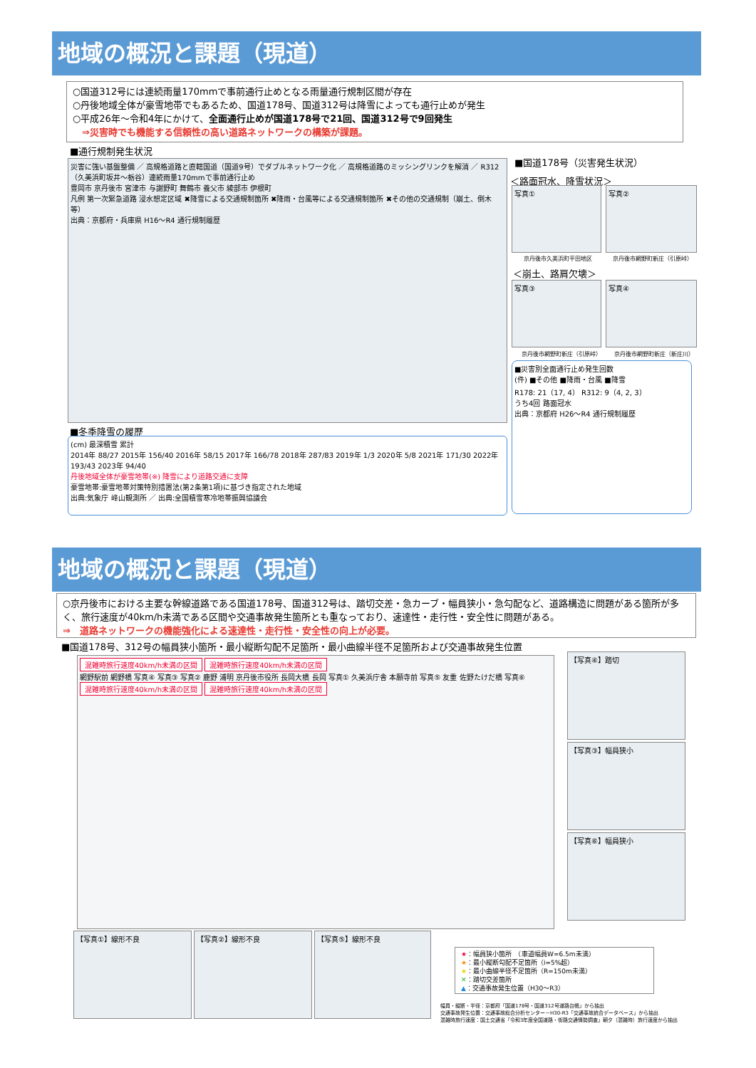地域の概況と課題（現道）
○国道312号には連続雨量170mmで事前通行止めとなる雨量通行規制区間が存在
○丹後地域全体が豪雪地帯でもあるため、国道178号、国道312号は降雪によっても通行止めが発生
○平成26年～令和4年にかけて、全面通行止めが国道178号で21回、国道312号で9回発生
　⇒災害時でも機能する信頼性の高い道路ネットワークの構築が課題。
■通行規制発生状況
災害に強い基盤整備 ／ 高規格道路と直轄国道（国道9号）でダブルネットワーク化 ／ 高規格道路のミッシングリンクを解消 ／ R312（久美浜町坂井～栃谷）連続雨量170mmで事前通行止め
豊岡市 京丹後市 宮津市 与謝野町 舞鶴市 養父市 綾部市 伊根町
凡例 第一次緊急道路 浸水想定区域 ✖降雪による交通規制箇所 ✖降雨・台風等による交通規制箇所 ✖その他の交通規制（崩土、倒木等）
出典：京都府・兵庫県 H16～R4 通行規制履歴
■国道178号（災害発生状況）
＜路面冠水、降雪状況＞
写真① 写真②
京丹後市久美浜町平田地区 京丹後市網野町新庄（引原峠）
＜崩土、路肩欠壊＞
写真③ 写真④
京丹後市網野町新庄（引原峠） 京丹後市網野町新庄（新庄川）
■災害別全面通行止め発生回数
(件) ■その他 ■降雨・台風 ■降雪
R178: 21（17, 4） R312: 9（4, 2, 3）
うち4回 路面冠水
出典：京都府 H26～R4 通行規制履歴
■冬季降雪の履歴
(cm) 最深積雪 累計
2014年 88/27 2015年 156/40 2016年 58/15 2017年 166/78 2018年 287/83 2019年 1/3 2020年 5/8 2021年 171/30 2022年 193/43 2023年 94/40
丹後地域全体が豪雪地帯(※) 降雪により道路交通に支障
豪雪地帯:豪雪地帯対策特別措置法(第2条第1項)に基づき指定された地域
出典:気象庁 峰山観測所 ／ 出典:全国積雪寒冷地帯振興協議会
地域の概況と課題（現道）
○京丹後市における主要な幹線道路である国道178号、国道312号は、踏切交差・急カーブ・幅員狭小・急勾配など、道路構造に問題がある箇所が多く、旅行速度が40km/h未満である区間や交通事故発生箇所とも重なっており、速達性・走行性・安全性に問題がある。
⇒　道路ネットワークの機能強化による速達性・走行性・安全性の向上が必要。
■国道178号、312号の幅員狭小箇所・最小縦断勾配不足箇所・最小曲線半径不足箇所および交通事故発生位置
混雑時旅行速度40km/h未満の区間 混雑時旅行速度40km/h未満の区間
網野駅前 網野橋 写真④ 写真③ 写真② 鹿野 浦明 京丹後市役所 長岡大橋 長岡 写真① 久美浜庁舎 本願寺前 写真⑤ 友重 佐野たけだ橋 写真⑥
混雑時旅行速度40km/h未満の区間 混雑時旅行速度40km/h未満の区間
【写真④】踏切
【写真③】幅員狭小
【写真⑥】幅員狭小
【写真①】線形不良 【写真②】線形不良 【写真⑤】線形不良
★：幅員狭小箇所　（車道幅員W=6.5m未満）
★：最小縦断勾配不足箇所（i=5%超）
★：最小曲線半径不足箇所（R=150m未満）
✕：踏切交差箇所
▲：交通事故発生位置（H30～R3）
幅員・縦断・半径：京都府「国道178号・国道312号道路台帳」から抽出
交通事故発生位置：交通事故総合分析センター－H30-R3「交通事故統合データベース」から抽出
混雑時旅行速度：国土交通省「令和3年度全国道路・街路交通情勢調査」朝夕（混雑時）旅行速度から抽出